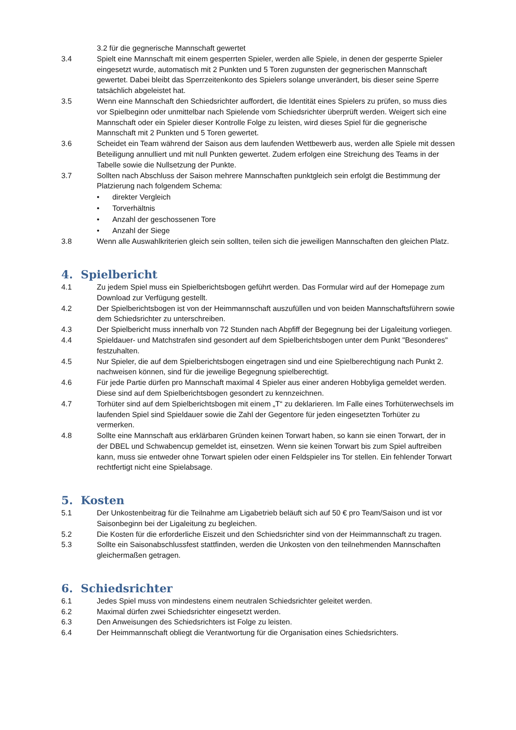3.2 für die gegnerische Mannschaft gewertet
3.4 Spielt eine Mannschaft mit einem gesperrten Spieler, werden alle Spiele, in denen der gesperrte Spieler eingesetzt wurde, automatisch mit 2 Punkten und 5 Toren zugunsten der gegnerischen Mannschaft gewertet. Dabei bleibt das Sperrzeitenkonto des Spielers solange unverändert, bis dieser seine Sperre tatsächlich abgeleistet hat.
3.5 Wenn eine Mannschaft den Schiedsrichter auffordert, die Identität eines Spielers zu prüfen, so muss dies vor Spielbeginn oder unmittelbar nach Spielende vom Schiedsrichter überprüft werden. Weigert sich eine Mannschaft oder ein Spieler dieser Kontrolle Folge zu leisten, wird dieses Spiel für die gegnerische Mannschaft mit 2 Punkten und 5 Toren gewertet.
3.6 Scheidet ein Team während der Saison aus dem laufenden Wettbewerb aus, werden alle Spiele mit dessen Beteiligung annulliert und mit null Punkten gewertet. Zudem erfolgen eine Streichung des Teams in der Tabelle sowie die Nullsetzung der Punkte.
3.7 Sollten nach Abschluss der Saison mehrere Mannschaften punktgleich sein erfolgt die Bestimmung der Platzierung nach folgendem Schema:
• direkter Vergleich
• Torverhältnis
• Anzahl der geschossenen Tore
• Anzahl der Siege
3.8 Wenn alle Auswahlkriterien gleich sein sollten, teilen sich die jeweiligen Mannschaften den gleichen Platz.
4. Spielbericht
4.1 Zu jedem Spiel muss ein Spielberichtsbogen geführt werden. Das Formular wird auf der Homepage zum Download zur Verfügung gestellt.
4.2 Der Spielberichtsbogen ist von der Heimmannschaft auszufüllen und von beiden Mannschaftsführern sowie dem Schiedsrichter zu unterschreiben.
4.3 Der Spielbericht muss innerhalb von 72 Stunden nach Abpfiff der Begegnung bei der Ligaleitung vorliegen.
4.4 Spieldauer- und Matchstrafen sind gesondert auf dem Spielberichtsbogen unter dem Punkt "Besonderes" festzuhalten.
4.5 Nur Spieler, die auf dem Spielberichtsbogen eingetragen sind und eine Spielberechtigung nach Punkt 2. nachweisen können, sind für die jeweilige Begegnung spielberechtigt.
4.6 Für jede Partie dürfen pro Mannschaft maximal 4 Spieler aus einer anderen Hobbyliga gemeldet werden. Diese sind auf dem Spielberichtsbogen gesondert zu kennzeichnen.
4.7 Torhüter sind auf dem Spielberichtsbogen mit einem „T“ zu deklarieren. Im Falle eines Torhüterwechsels im laufenden Spiel sind Spieldauer sowie die Zahl der Gegentore für jeden eingesetzten Torhüter zu vermerken.
4.8 Sollte eine Mannschaft aus erklärbaren Gründen keinen Torwart haben, so kann sie einen Torwart, der in der DBEL und Schwabencup gemeldet ist, einsetzen. Wenn sie keinen Torwart bis zum Spiel auftreiben kann, muss sie entweder ohne Torwart spielen oder einen Feldspieler ins Tor stellen. Ein fehlender Torwart rechtfertigt nicht eine Spielabsage.
5. Kosten
5.1 Der Unkostenbeitrag für die Teilnahme am Ligabetrieb beläuft sich auf 50 € pro Team/Saison und ist vor Saisonbeginn bei der Ligaleitung zu begleichen.
5.2 Die Kosten für die erforderliche Eiszeit und den Schiedsrichter sind von der Heimmannschaft zu tragen.
5.3 Sollte ein Saisonabschlussfest stattfinden, werden die Unkosten von den teilnehmenden Mannschaften gleichermaßen getragen.
6. Schiedsrichter
6.1 Jedes Spiel muss von mindestens einem neutralen Schiedsrichter geleitet werden.
6.2 Maximal dürfen zwei Schiedsrichter eingesetzt werden.
6.3 Den Anweisungen des Schiedsrichters ist Folge zu leisten.
6.4 Der Heimmannschaft obliegt die Verantwortung für die Organisation eines Schiedsrichters.